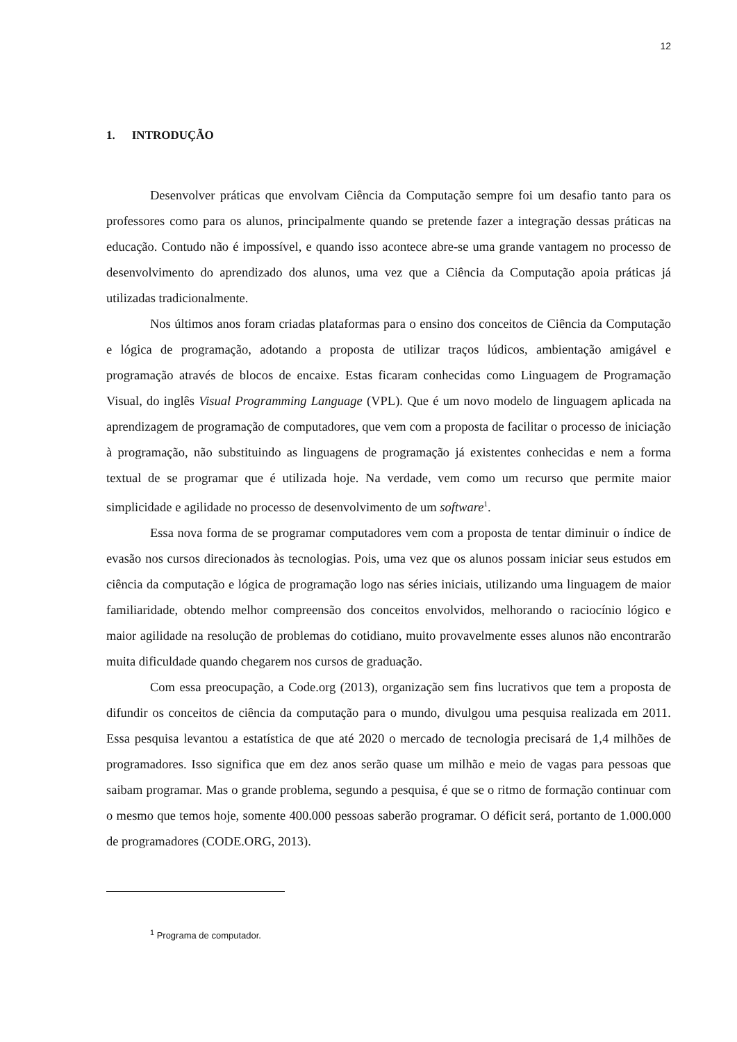12
1. INTRODUÇÃO
Desenvolver práticas que envolvam Ciência da Computação sempre foi um desafio tanto para os professores como para os alunos, principalmente quando se pretende fazer a integração dessas práticas na educação. Contudo não é impossível, e quando isso acontece abre-se uma grande vantagem no processo de desenvolvimento do aprendizado dos alunos, uma vez que a Ciência da Computação apoia práticas já utilizadas tradicionalmente.
Nos últimos anos foram criadas plataformas para o ensino dos conceitos de Ciência da Computação e lógica de programação, adotando a proposta de utilizar traços lúdicos, ambientação amigável e programação através de blocos de encaixe. Estas ficaram conhecidas como Linguagem de Programação Visual, do inglês Visual Programming Language (VPL). Que é um novo modelo de linguagem aplicada na aprendizagem de programação de computadores, que vem com a proposta de facilitar o processo de iniciação à programação, não substituindo as linguagens de programação já existentes conhecidas e nem a forma textual de se programar que é utilizada hoje. Na verdade, vem como um recurso que permite maior simplicidade e agilidade no processo de desenvolvimento de um software<sup>1</sup>.
Essa nova forma de se programar computadores vem com a proposta de tentar diminuir o índice de evasão nos cursos direcionados às tecnologias. Pois, uma vez que os alunos possam iniciar seus estudos em ciência da computação e lógica de programação logo nas séries iniciais, utilizando uma linguagem de maior familiaridade, obtendo melhor compreensão dos conceitos envolvidos, melhorando o raciocínio lógico e maior agilidade na resolução de problemas do cotidiano, muito provavelmente esses alunos não encontrarão muita dificuldade quando chegarem nos cursos de graduação.
Com essa preocupação, a Code.org (2013), organização sem fins lucrativos que tem a proposta de difundir os conceitos de ciência da computação para o mundo, divulgou uma pesquisa realizada em 2011. Essa pesquisa levantou a estatística de que até 2020 o mercado de tecnologia precisará de 1,4 milhões de programadores. Isso significa que em dez anos serão quase um milhão e meio de vagas para pessoas que saibam programar. Mas o grande problema, segundo a pesquisa, é que se o ritmo de formação continuar com o mesmo que temos hoje, somente 400.000 pessoas saberão programar. O déficit será, portanto de 1.000.000 de programadores (CODE.ORG, 2013).
<sup>1</sup> Programa de computador.